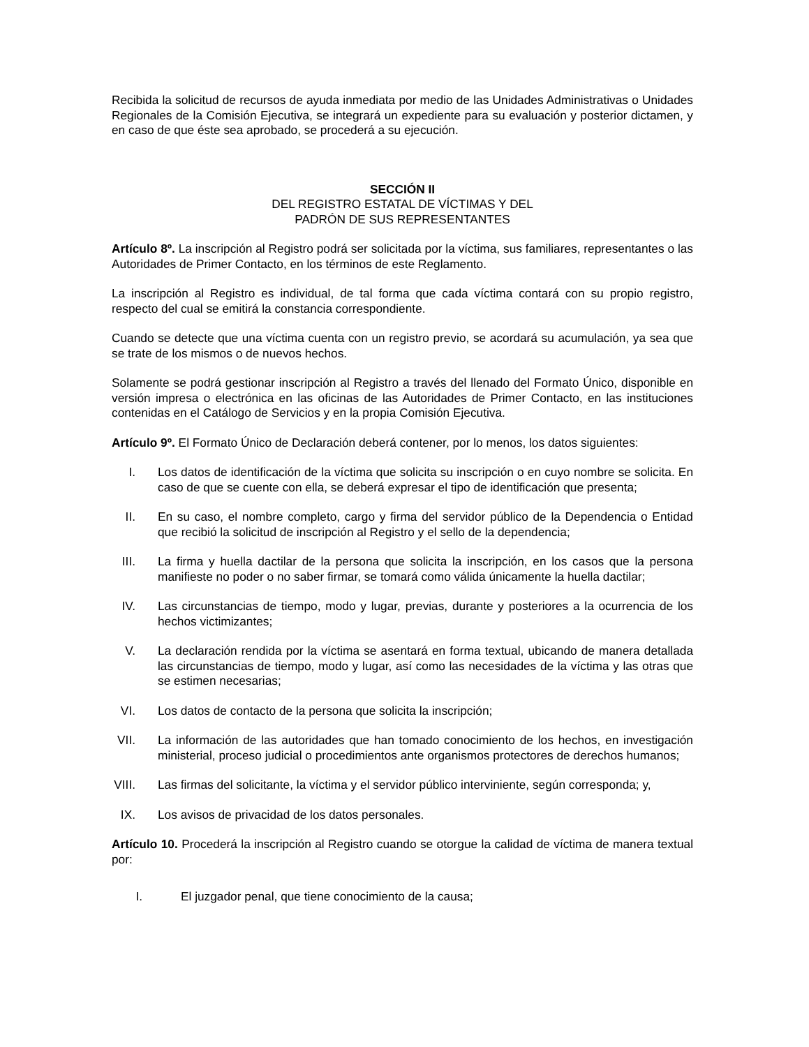Recibida la solicitud de recursos de ayuda inmediata por medio de las Unidades Administrativas o Unidades Regionales de la Comisión Ejecutiva, se integrará un expediente para su evaluación y posterior dictamen, y en caso de que éste sea aprobado, se procederá a su ejecución.
SECCIÓN II
DEL REGISTRO ESTATAL DE VÍCTIMAS Y DEL
PADRÓN DE SUS REPRESENTANTES
Artículo 8º. La inscripción al Registro podrá ser solicitada por la víctima, sus familiares, representantes o las Autoridades de Primer Contacto, en los términos de este Reglamento.
La inscripción al Registro es individual, de tal forma que cada víctima contará con su propio registro, respecto del cual se emitirá la constancia correspondiente.
Cuando se detecte que una víctima cuenta con un registro previo, se acordará su acumulación, ya sea que se trate de los mismos o de nuevos hechos.
Solamente se podrá gestionar inscripción al Registro a través del llenado del Formato Único, disponible en versión impresa o electrónica en las oficinas de las Autoridades de Primer Contacto, en las instituciones contenidas en el Catálogo de Servicios y en la propia Comisión Ejecutiva.
Artículo 9º. El Formato Único de Declaración deberá contener, por lo menos, los datos siguientes:
I. Los datos de identificación de la víctima que solicita su inscripción o en cuyo nombre se solicita. En caso de que se cuente con ella, se deberá expresar el tipo de identificación que presenta;
II. En su caso, el nombre completo, cargo y firma del servidor público de la Dependencia o Entidad que recibió la solicitud de inscripción al Registro y el sello de la dependencia;
III.
La firma y huella dactilar de la persona que solicita la inscripción, en los casos que la persona manifieste no poder o no saber firmar, se tomará como válida únicamente la huella dactilar;
IV. Las circunstancias de tiempo, modo y lugar, previas, durante y posteriores a la ocurrencia de los hechos victimizantes;
V. La declaración rendida por la víctima se asentará en forma textual, ubicando de manera detallada las circunstancias de tiempo, modo y lugar, así como las necesidades de la víctima y las otras que se estimen necesarias;
VI. Los datos de contacto de la persona que solicita la inscripción;
VII.
La información de las autoridades que han tomado conocimiento de los hechos, en investigación ministerial, proceso judicial o procedimientos ante organismos protectores de derechos humanos;
VIII.
Las firmas del solicitante, la víctima y el servidor público interviniente, según corresponda; y,
IX. Los avisos de privacidad de los datos personales.
Artículo 10. Procederá la inscripción al Registro cuando se otorgue la calidad de víctima de manera textual por:
I. El juzgador penal, que tiene conocimiento de la causa;